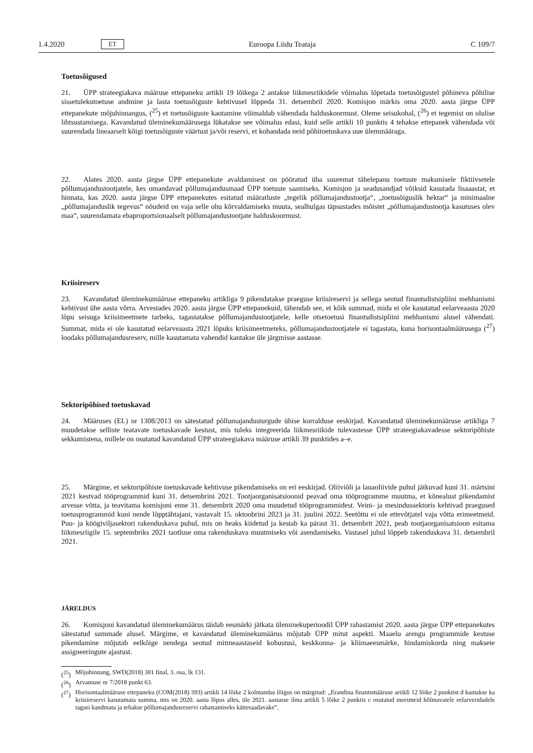1.4.2020 ET Euroopa Liidu Teataja C 109/7
Toetusõigused
21. ÜPP strateegiakava määruse ettepaneku artikli 19 lõikega 2 antakse liikmesriikidele võimalus lõpetada toetus­õigustel põhineva põhilise sissetulekutoetuse andmine ja lasta toetusõiguste kehtivusel lõppeda 31. detsembril 2020. Komisjon märkis oma 2020. aasta järgse ÜPP ettepanekute mõjuhinnangus, (<sup>25</sup>) et toetusõiguste kaotamine võimaldab vähendada halduskoormust. Oleme seisukohal, (<sup>26</sup>) et tegemist on olulise lihtsustamisega. Kavandatud üleminekumää­rusega lükatakse see võimalus edasi, kuid selle artikli 10 punktis 4 tehakse ettepanek vähendada või suurendada lineaarselt kõigi toetusõiguste väärtust ja/või reservi, et kohandada neid põhitoetuskava uue ülemmääraga.
22. Alates 2020. aasta järgse ÜPP ettepanekute avaldamisest on pööratud üha suuremat tähelepanu toetuste maks­misele fiktiivsetele põllumajandustootjatele, kes omandavad põllumajandusmaad ÜPP toetuste saamiseks. Komisjon ja seadusandjad võiksid kasutada lisaaastat, et hinnata, kas 2020. aasta järgse ÜPP ettepanekutes esitatud määratluste „tegelik põllumajandustootja“, „toetusõiguslik hektar“ ja minimaalne „põllumajanduslik tegevus“ nõudeid on vaja selle ohu kõrval­damiseks muuta, sealhulgas täpsustades mõistet „põllumajandustootja kasutuses olev maa“, suurendamata ebaproportsio­naalselt põllumajandustootjate halduskoormust.
Kriisireserv
23. Kavandatud üleminekumääruse ettepaneku artikliga 9 pikendatakse praeguse kriisireservi ja sellega seotud finants­distsipliini mehhanismi kehtivust ühe aasta võrra. Arvestades 2020. aasta järgse ÜPP ettepanekuid, tähendab see, et kõik summad, mida ei ole kasutatud eelarveaasta 2020 lõpu seisuga kriisimeetmete tarbeks, tagastatakse põllumajandustoot­jatele, kelle otsetoetusi finantsdistsipliini mehhanismi alusel vähendati. Summat, mida ei ole kasutatud eelarveaasta 2021 lõpuks kriisimeetmeteks, põllumajandustootjatele ei tagastata, kuna horisontaalmäärusega (<sup>27</sup>) loodaks põllumajandusre­serv, mille kasutamata vahendid kantakse üle järgmisse aastasse.
Sektoripõhised toetuskavad
24. Määruses (EL) nr 1308/2013 on sätestatud põllumajandusturgude ühise korralduse eeskirjad. Kavandatud üleminek­umääruse artikliga 7 muudetakse selliste teatavate toetuskavade kestust, mis tuleks integreerida liikmesriikide tulevastesse ÜPP strateegiakavadesse sektoripõhiste sekkumistena, millele on osutatud kavandatud ÜPP strateegiakava määruse artikli 39 punktides a–e.
25. Märgime, et sektoripõhiste toetuskavade kehtivuse pikendamiseks on eri eeskirjad. Oliiviõli ja lauaoliivide puhul jätkuvad kuni 31. märtsini 2021 kestvad tööprogrammid kuni 31. detsembrini 2021. Tootjaorganisatsioonid peavad oma tööprogramme muutma, et kõnealust pikendamist arvesse võtta, ja teavitama komisjoni enne 31. detsembrit 2020 oma muudetud tööprogrammidest. Veini- ja mesindussektoris kehtivad praegused toetusprogrammid kuni nende lõpptähtajani, vastavalt 15. oktoobrini 2023 ja 31. juulini 2022. Seetõttu ei ole ettevõtjatel vaja võtta erimeetmeid. Puu- ja köögivil­jasektori rakenduskava puhul, mis on heaks kiidetud ja kestab ka pärast 31. detsembrit 2021, peab tootjaorganisatsioon esitama liikmesriigile 15. septembriks 2021 taotluse oma rakenduskava muutmiseks või asendamiseks. Vastasel juhul lõppeb rakenduskava 31. detsembril 2021.
JÄRELDUS
26. Komisjoni kavandatud üleminekumäärus täidab eesmärki jätkata üleminekuperioodil ÜPP rahastamist 2020. aasta järgse ÜPP ettepanekutes sätestatud summade alusel. Märgime, et kavandatud üleminekumäärus mõjutab ÜPP mitut aspekti. Maaelu arengu programmide kestuse pikendamine mõjutab eelkõige nendega seotud mitmeaastaseid kohustusi, keskkonna- ja kliimaeesmärke, hindamiskorda ning maksete assigneeringute ajastust.
(<sup>25</sup>) Mõjuhinnang, SWD(2018) 301 final, 3. osa, lk 131.
(<sup>26</sup>) Arvamuse nr 7/2018 punkt 63.
(<sup>27</sup>) Horisontaalmääruse ettepaneku (COM(2018) 393) artikli 14 lõike 2 kolmandas lõigus on märgitud: „Erandina finantsmääruse artikli 12 lõike 2 punktist d kantakse ka kriisireservi kasutamata summa, mis on 2020. aasta lõpus alles, üle 2021. aastasse ilma artikli 5 lõike 2 punktis c osutatud meetmeid hõlmavatele eelarveridadele tagasi kandmata ja tehakse põllumajandusreservi rahastamiseks kättesaadavaks“.